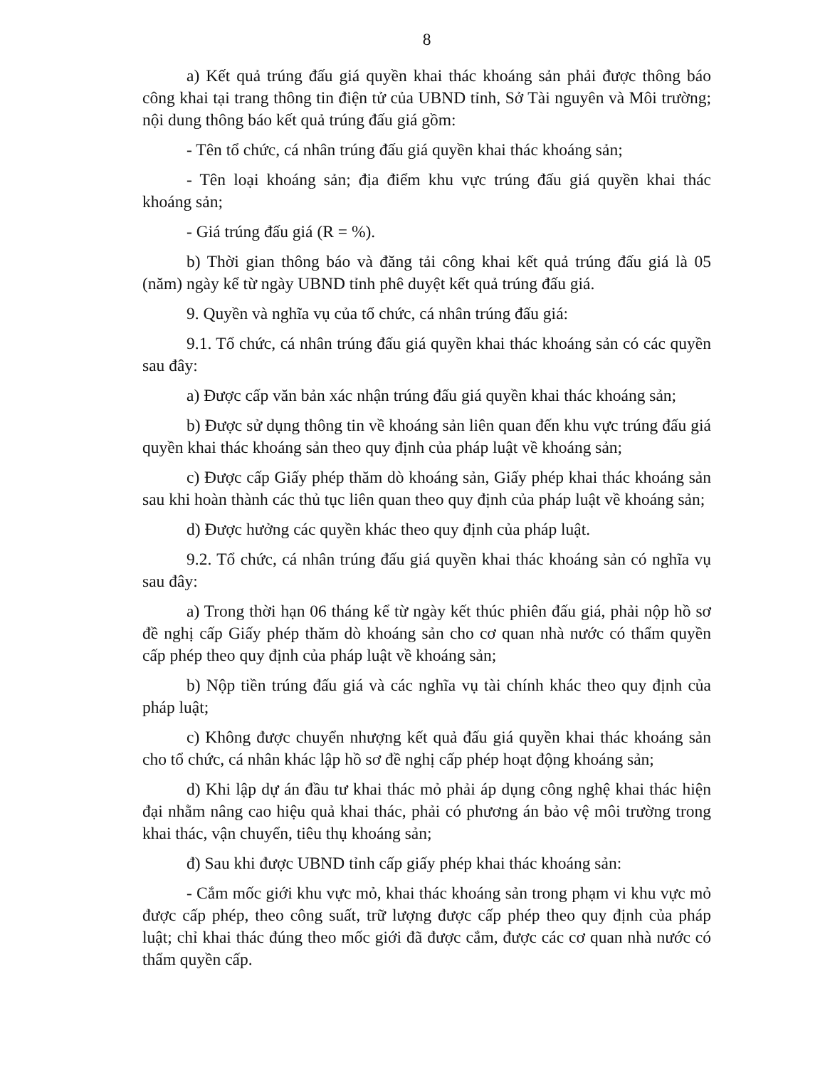8
a) Kết quả trúng đấu giá quyền khai thác khoáng sản phải được thông báo công khai tại trang thông tin điện tử của UBND tỉnh, Sở Tài nguyên và Môi trường; nội dung thông báo kết quả trúng đấu giá gồm:
- Tên tổ chức, cá nhân trúng đấu giá quyền khai thác khoáng sản;
- Tên loại khoáng sản; địa điểm khu vực trúng đấu giá quyền khai thác khoáng sản;
- Giá trúng đấu giá (R = %).
b) Thời gian thông báo và đăng tải công khai kết quả trúng đấu giá là 05 (năm) ngày kể từ ngày UBND tỉnh phê duyệt kết quả trúng đấu giá.
9. Quyền và nghĩa vụ của tổ chức, cá nhân trúng đấu giá:
9.1. Tổ chức, cá nhân trúng đấu giá quyền khai thác khoáng sản có các quyền sau đây:
a) Được cấp văn bản xác nhận trúng đấu giá quyền khai thác khoáng sản;
b) Được sử dụng thông tin về khoáng sản liên quan đến khu vực trúng đấu giá quyền khai thác khoáng sản theo quy định của pháp luật về khoáng sản;
c) Được cấp Giấy phép thăm dò khoáng sản, Giấy phép khai thác khoáng sản sau khi hoàn thành các thủ tục liên quan theo quy định của pháp luật về khoáng sản;
d) Được hưởng các quyền khác theo quy định của pháp luật.
9.2. Tổ chức, cá nhân trúng đấu giá quyền khai thác khoáng sản có nghĩa vụ sau đây:
a) Trong thời hạn 06 tháng kể từ ngày kết thúc phiên đấu giá, phải nộp hồ sơ đề nghị cấp Giấy phép thăm dò khoáng sản cho cơ quan nhà nước có thẩm quyền cấp phép theo quy định của pháp luật về khoáng sản;
b) Nộp tiền trúng đấu giá và các nghĩa vụ tài chính khác theo quy định của pháp luật;
c) Không được chuyển nhượng kết quả đấu giá quyền khai thác khoáng sản cho tổ chức, cá nhân khác lập hồ sơ đề nghị cấp phép hoạt động khoáng sản;
d) Khi lập dự án đầu tư khai thác mỏ phải áp dụng công nghệ khai thác hiện đại nhằm nâng cao hiệu quả khai thác, phải có phương án bảo vệ môi trường trong khai thác, vận chuyển, tiêu thụ khoáng sản;
đ) Sau khi được UBND tỉnh cấp giấy phép khai thác khoáng sản:
- Cắm mốc giới khu vực mỏ, khai thác khoáng sản trong phạm vi khu vực mỏ được cấp phép, theo công suất, trữ lượng được cấp phép theo quy định của pháp luật; chỉ khai thác đúng theo mốc giới đã được cắm, được các cơ quan nhà nước có thẩm quyền cấp.